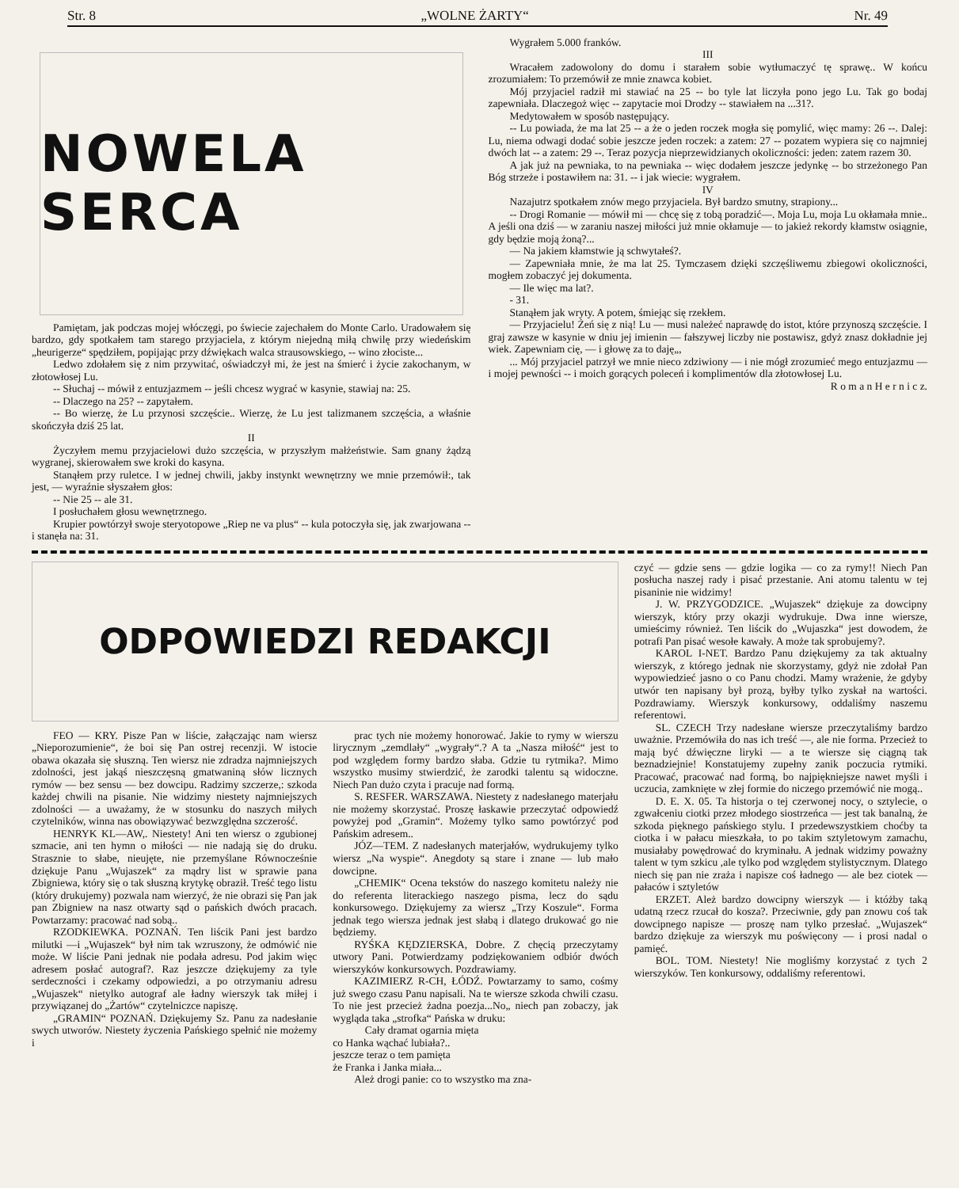Str. 8 „WOLNE ŻARTY“Nr. 49
NOWELA SERCA
Pamiętam, jak podczas mojej włóczęgi, po świecie zajechałem do Monte Carlo. Uradowałem się bardzo, gdy spotkałem tam starego przyjaciela, z którym niejedną miłą chwilę przy wiedeńskim „heurigerze“ spędziłem, popijając przy dźwiękach walca strausowskiego, -- wino złociste...
Ledwo zdołałem się z nim przywitać, oświadczył mi, że jest na śmierć i życie zakochanym, w złotowłosej Lu.
-- Słuchaj -- mówił z entuzjazmem -- jeśli chcesz wygrać w kasynie, stawiaj na: 25.
-- Dlaczego na 25? -- zapytałem.
-- Bo wierzę, że Lu przynosi szczęście.. Wierzę, że Lu jest talizmanem szczęścia, a właśnie skończyła dziś 25 lat.
II
Życzyłem memu przyjacielowi dużo szczęścia, w przyszłym małżeństwie. Sam gnany żądzą wygranej, skierowałem swe kroki do kasyna.
Stanąłem przy ruletce. I w jednej chwili, jakby instynkt wewnętrzny we mnie przemówił:, tak jest, — wyraźnie słyszałem głos:
-- Nie 25 -- ale 31.
I posłuchałem głosu wewnętrznego.
Krupier powtórzył swoje steryotopowe „Riep ne va plus“ -- kula potoczyła się, jak zwarjowana -- i stanęła na: 31.
Wygrałem 5.000 franków.
III
Wracałem zadowolony do domu i starałem sobie wytłumaczyć tę sprawę.. W końcu zrozumiałem: To przemówił ze mnie znawca kobiet.
Mój przyjaciel radził mi stawiać na 25 -- bo tyle lat liczyła pono jego Lu. Tak go bodaj zapewniała. Dlaczegoż więc -- zapytacie moi Drodzy -- stawiałem na ...31?.
Medytowałem w sposób następujący.
-- Lu powiada, że ma lat 25 -- a że o jeden roczek mogła się pomylić, więc mamy: 26 --. Dalej: Lu, niema odwagi dodać sobie jeszcze jeden roczek: a zatem: 27 -- pozatem wypiera się co najmniej dwóch lat -- a zatem: 29 --. Teraz pozycja nieprzewidzianych okoliczności: jeden: zatem razem 30.
A jak już na pewniaka, to na pewniaka -- więc dodałem jeszcze jedynkę -- bo strzeżonego Pan Bóg strzeże i postawiłem na: 31. -- i jak wiecie: wygrałem.
IV
Nazajutrz spotkałem znów mego przyjaciela. Był bardzo smutny, strapiony...
-- Drogi Romanie — mówił mi — chcę się z tobą poradzić—. Moja Lu, moja Lu okłamała mnie.. A jeśli ona dziś — w zaraniu naszej miłości już mnie okłamuje — to jakież rekordy kłamstw osiągnie, gdy będzie moją żoną?...
— Na jakiem kłamstwie ją schwytałeś?.
— Zapewniała mnie, że ma lat 25. Tymczasem dzięki szczęśliwemu zbiegowi okoliczności, mogłem zobaczyć jej dokumenta.
— Ile więc ma lat?.
- 31.
Stanąłem jak wryty. A potem, śmiejąc się rzekłem.
— Przyjacielu! Żeń się z nią! Lu — musi należeć naprawdę do istot, które przynoszą szczęście. I graj zawsze w kasynie w dniu jej imienin — fałszywej liczby nie postawisz, gdyż znasz dokładnie jej wiek. Zapewniam cię, — i głowę za to daję„,
... Mój przyjaciel patrzył we mnie nieco zdziwiony — i nie mógł zrozumieć mego entuzjazmu — i mojej pewności -- i moich gorących poleceń i komplimentów dla złotowłosej Lu.
R o m a n H e r n i c z.
ODPOWIEDZI REDAKCJI
FEO — KRY. Pisze Pan w liście, załączając nam wiersz „Nieporozumienie“, że boi się Pan ostrej recenzji. W istocie obawa okazała się słuszną. Ten wiersz nie zdradza najmniejszych zdolności, jest jakąś nieszczęsną gmatwaniną słów licznych rymów — bez sensu — bez dowcipu. Radzimy szczerze,: szkoda każdej chwili na pisanie. Nie widzimy niestety najmniejszych zdolności — a uważamy, że w stosunku do naszych miłych czytelników, winna nas obowiązywać bezwzględna szczerość.
HENRYK KL—AW,. Niestety! Ani ten wiersz o zgubionej szmacie, ani ten hymn o miłości — nie nadają się do druku. Strasznie to słabe, nieujęte, nie przemyślane Równocześnie dziękuje Panu „Wujaszek“ za mądry list w sprawie pana Zbigniewa, który się o tak słuszną krytykę obraził. Treść tego listu (który drukujemy) pozwala nam wierzyć, że nie obrazi się Pan jak pan Zbigniew na nasz otwarty sąd o pańskich dwóch pracach. Powtarzamy: pracować nad sobą..
RZODKIEWKA. POZNAŃ. Ten liścik Pani jest bardzo milutki —i „Wujaszek“ był nim tak wzruszony, że odmówić nie może. W liście Pani jednak nie podała adresu. Pod jakim więc adresem posłać autograf?. Raz jeszcze dziękujemy za tyle serdeczności i czekamy odpowiedzi, a po otrzymaniu adresu „Wujaszek“ nietylko autograf ale ładny wierszyk tak miłej i przywiązanej do „Żartów“ czytelniczce napiszę.
„GRAMIN“ POZNAŃ. Dziękujemy Sz. Panu za nadesłanie swych utworów. Niestety życzenia Pańskiego spełnić nie możemy i
prac tych nie możemy honorować. Jakie to rymy w wierszu lirycznym „zemdlały“ „wygrały“.? A ta „Nasza miłość“ jest to pod względem formy bardzo słaba. Gdzie tu rytmika?. Mimo wszystko musimy stwierdzić, że zarodki talentu są widoczne. Niech Pan dużo czyta i pracuje nad formą.
S. RESFER. WARSZAWA. Niestety z nadesłanego materjału nie możemy skorzystać. Proszę łaskawie przeczytać odpowiedź powyżej pod „Gramin“. Możemy tylko samo powtórzyć pod Pańskim adresem..
JÓZ—TEM. Z nadesłanych materjałów, wydrukujemy tylko wiersz „Na wyspie“. Anegdoty są stare i znane — lub mało dowcipne.
„CHEMIK“ Ocena tekstów do naszego komitetu należy nie do referenta literackiego naszego pisma, lecz do sądu konkursowego. Dziękujemy za wiersz „Trzy Koszule“. Forma jednak tego wiersza jednak jest słabą i dlatego drukować go nie będziemy.
RYŚKA KĘDZIERSKA, Dobre. Z chęcią przeczytamy utwory Pani. Potwierdzamy podziękowaniem odbiór dwóch wierszyków konkursowych. Pozdrawiamy.
KAZIMIERZ R-CH, ŁÓDŹ. Powtarzamy to samo, cośmy już swego czasu Panu napisali. Na te wiersze szkoda chwili czasu. To nie jest przecież żadna poezja...No„ niech pan zobaczy, jak wygląda taka „strofka“ Pańska w druku:
Cały dramat ogarnia mięta
co Hanka wąchać lubiała?..
jeszcze teraz o tem pamięta
że Franka i Janka miała...
Ależ drogi panie: co to wszystko ma zna-
czyć — gdzie sens — gdzie logika — co za rymy!! Niech Pan posłucha naszej rady i pisać przestanie. Ani atomu talentu w tej pisaninie nie widzimy!
J. W. PRZYGODZICE. „Wujaszek“ dziękuje za dowcipny wierszyk, który przy okazji wydrukuje. Dwa inne wiersze, umieścimy również. Ten liścik do „Wujaszka“ jest dowodem, że potrafi Pan pisać wesołe kawały. A może tak sprobujemy?.
KAROL I-NET. Bardzo Panu dziękujemy za tak aktualny wierszyk, z którego jednak nie skorzystamy, gdyż nie zdołał Pan wypowiedzieć jasno o co Panu chodzi. Mamy wrażenie, że gdyby utwór ten napisany był prozą, byłby tylko zyskał na wartości. Pozdrawiamy. Wierszyk konkursowy, oddaliśmy naszemu referentowi.
SL. CZECH Trzy nadesłane wiersze przeczytaliśmy bardzo uważnie. Przemówiła do nas ich treść —, ale nie forma. Przecież to mają być dźwięczne liryki — a te wiersze się ciągną tak beznadziejnie! Konstatujemy zupełny zanik poczucia rytmiki. Pracować, pracować nad formą, bo najpiękniejsze nawet myśli i uczucia, zamknięte w złej formie do niczego przemówić nie mogą..
D. E. X. 05. Ta historja o tej czerwonej nocy, o sztylecie, o zgwałceniu ciotki przez młodego siostrzeńca — jest tak banalną, że szkoda pięknego pańskiego stylu. I przedewszystkiem choćby ta ciotka i w pałacu mieszkała, to po takim sztyletowym zamachu, musiałaby powędrować do kryminału. A jednak widzimy poważny talent w tym szkicu ,ale tylko pod względem stylistycznym. Dlatego niech się pan nie zraża i napisze coś ładnego — ale bez ciotek — pałaców i sztyletów
ERZET. Ależ bardzo dowcipny wierszyk — i któżby taką udatną rzecz rzucał do kosza?. Przeciwnie, gdy pan znowu coś tak dowcipnego napisze — proszę nam tylko przesłać. „Wujaszek“ bardzo dziękuje za wierszyk mu poświęcony — i prosi nadal o pamięć.
BOL. TOM. Niestety! Nie mogliśmy korzystać z tych 2 wierszyków. Ten konkursowy, oddaliśmy referentowi.